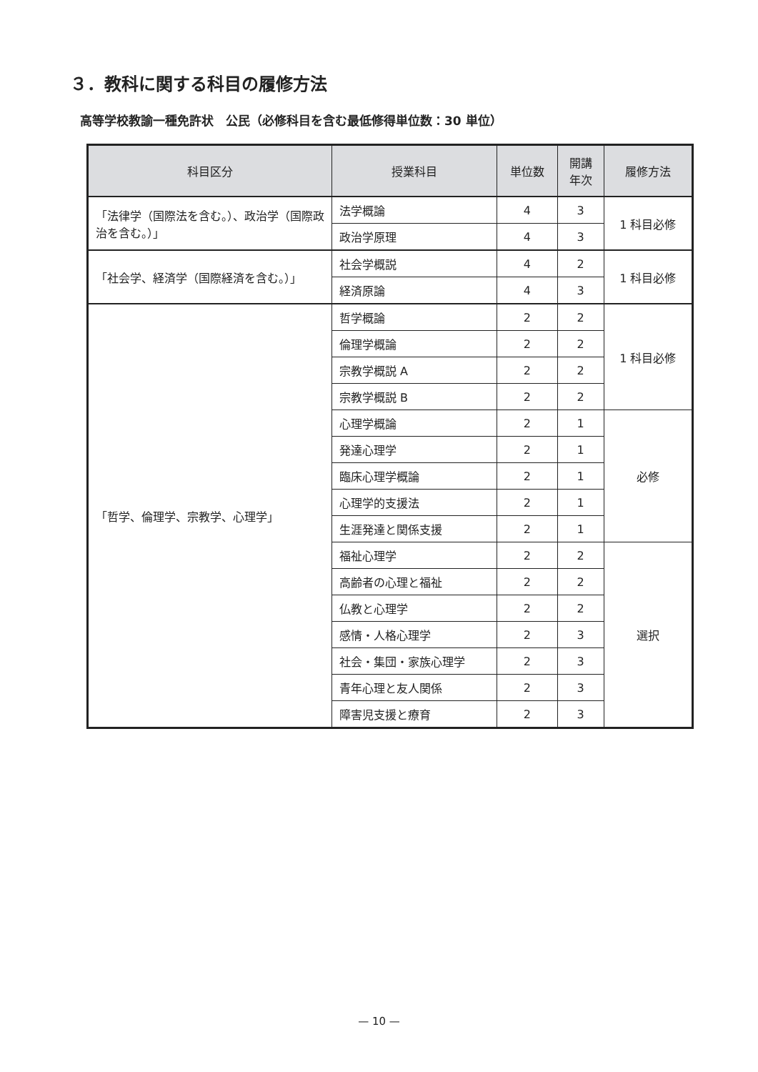３．教科に関する科目の履修方法
高等学校教諭一種免許状　公民（必修科目を含む最低修得単位数：30 単位）
| 科目区分 | 授業科目 | 単位数 | 開講 年次 | 履修方法 |
| --- | --- | --- | --- | --- |
| 「法律学（国際法を含む。）、政治学（国際政治を含む。）」 | 法学概論 | 4 | 3 | 1 科目必修 |
| | 政治学原理 | 4 | 3 | |
| 「社会学、経済学（国際経済を含む。）」 | 社会学概説 | 4 | 2 | 1 科目必修 |
| | 経済原論 | 4 | 3 | |
| 「哲学、倫理学、宗教学、心理学」 | 哲学概論 | 2 | 2 | 1 科目必修 |
| | 倫理学概論 | 2 | 2 | |
| | 宗教学概説 A | 2 | 2 | |
| | 宗教学概説 B | 2 | 2 | |
| | 心理学概論 | 2 | 1 | 必修 |
| | 発達心理学 | 2 | 1 | |
| | 臨床心理学概論 | 2 | 1 | |
| | 心理学的支援法 | 2 | 1 | |
| | 生涯発達と関係支援 | 2 | 1 | |
| | 福祉心理学 | 2 | 2 | 選択 |
| | 高齢者の心理と福祉 | 2 | 2 | |
| | 仏教と心理学 | 2 | 2 | |
| | 感情・人格心理学 | 2 | 3 | |
| | 社会・集団・家族心理学 | 2 | 3 | |
| | 青年心理と友人関係 | 2 | 3 | |
| | 障害児支援と療育 | 2 | 3 | |
— 10 —